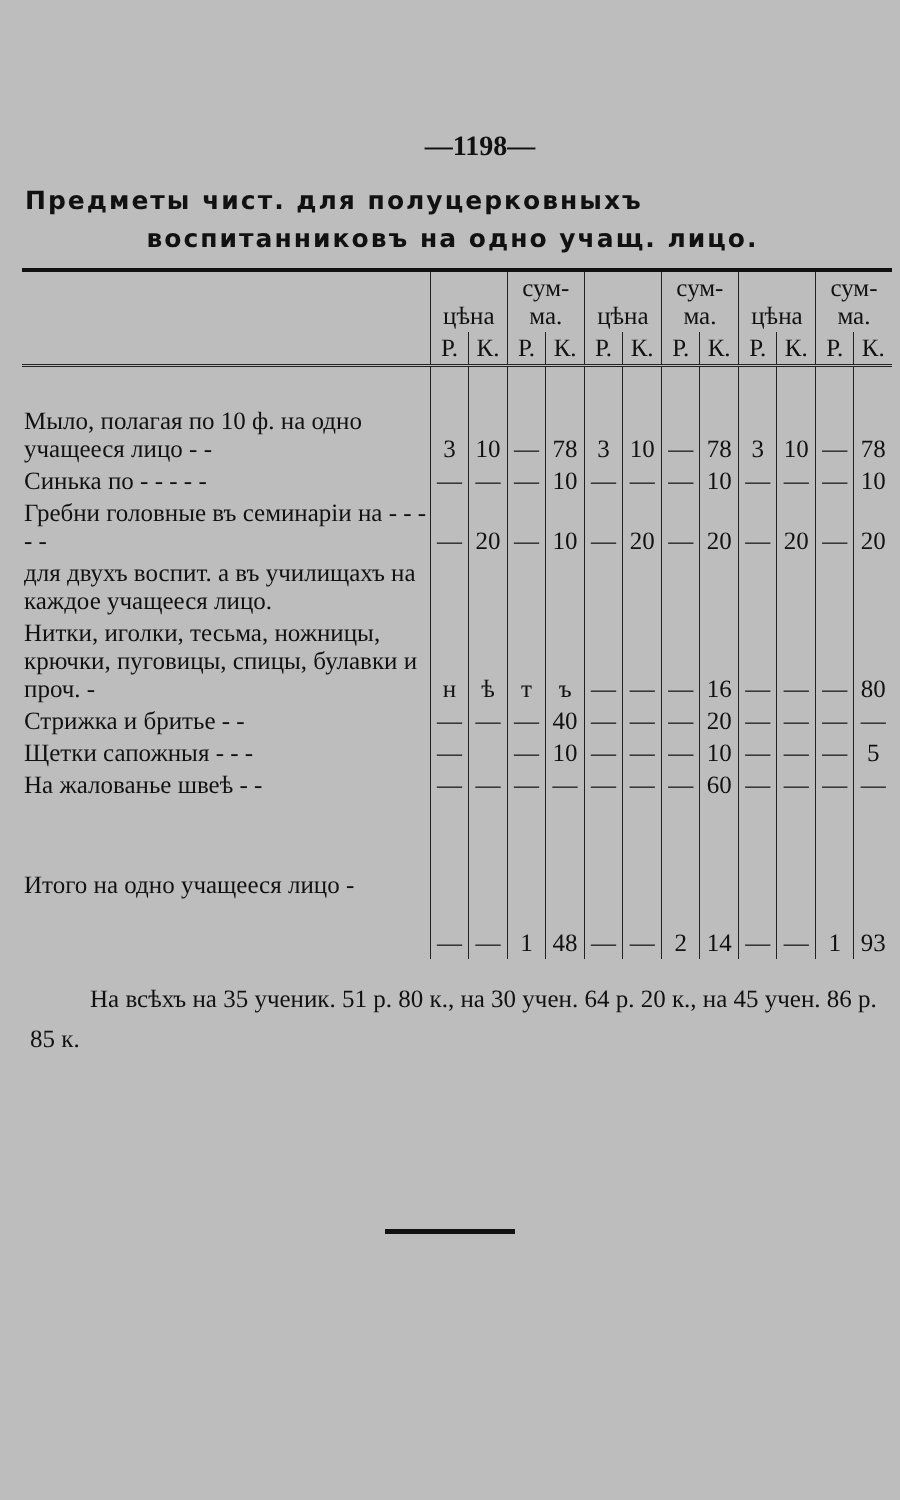—1198—
Предметы чист. для полуцерковныхъ
воспитанниковъ на одно учащ. лицо.
| | цѣна | | сум-ма. | | цѣна | | сум-ма. | | цѣна | | сум-ма. | |
| --- | --- | --- | --- | --- | --- | --- | --- | --- | --- | --- | --- | --- |
| | Р. | К. | Р. | К. | Р. | К. | Р. | К. | Р. | К. | Р. | К. |
| Мыло, полагая по 10 ф. на одно учащееся лицо - - | 3 | 10 | — | 78 | 3 | 10 | — | 78 | 3 | 10 | — | 78 |
| Синька по - - - - - | — | — | — | 10 | — | — | — | 10 | — | — | — | 10 |
| Гребни головные въ семинаріи на - - - - - | — | 20 | — | 10 | — | 20 | — | 20 | — | 20 | — | 20 |
| для двухъ воспит. а въ училищахъ на каждое учащееся лицо. | | | | | | | | | | | | |
| Нитки, иголки, тесьма, ножницы, крючки, пуговицы, спицы, булавки и проч. - | н | ѣ | т | ъ | — | — | — | 16 | — | — | — | 80 |
| Стрижка и бритье - - | — | — | — | 40 | — | — | — | 20 | — | — | — | — |
| Щетки сапожныя - - - | — | | — | 10 | — | — | — | 10 | — | — | — | 5 |
| На жалованье швеѣ - - | — | — | — | — | — | — | — | 60 | — | — | — | — |
| Итого на одно учащееся лицо - | — | — | 1 | 48 | — | — | 2 | 14 | — | — | 1 | 93 |
На всѣхъ на 35 ученик. 51 р. 80 к., на 30 учен. 64 р. 20 к., на 45 учен. 86 р. 85 к.